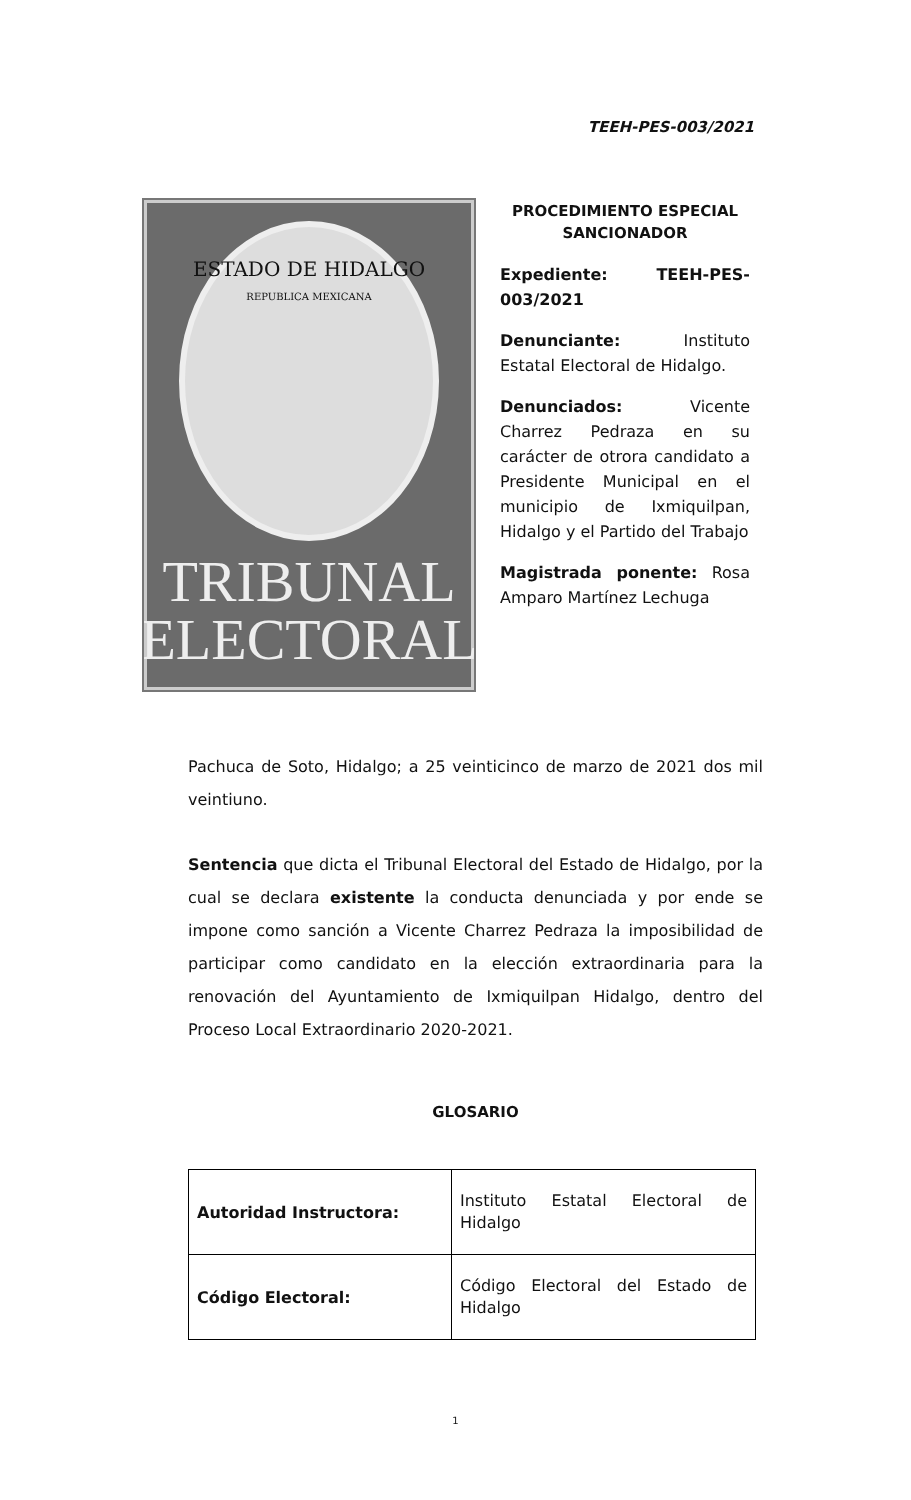TEEH-PES-003/2021
ESTADO DE HIDALGO
REPUBLICA MEXICANA
TRIBUNAL
ELECTORAL
PROCEDIMIENTO ESPECIAL SANCIONADOR
Expediente: TEEH-PES-003/2021
Denunciante: Instituto Estatal Electoral de Hidalgo.
Denunciados: Vicente Charrez Pedraza en su carácter de otrora candidato a Presidente Municipal en el municipio de Ixmiquilpan, Hidalgo y el Partido del Trabajo
Magistrada ponente: Rosa Amparo Martínez Lechuga
Pachuca de Soto, Hidalgo; a 25 veinticinco de marzo de 2021 dos mil veintiuno.
Sentencia que dicta el Tribunal Electoral del Estado de Hidalgo, por la cual se declara existente la conducta denunciada y por ende se impone como sanción a Vicente Charrez Pedraza la imposibilidad de participar como candidato en la elección extraordinaria para la renovación del Ayuntamiento de Ixmiquilpan Hidalgo, dentro del Proceso Local Extraordinario 2020-2021.
GLOSARIO
| Autoridad Instructora: | Instituto Estatal Electoral de Hidalgo |
| Código Electoral: | Código Electoral del Estado de Hidalgo |
1